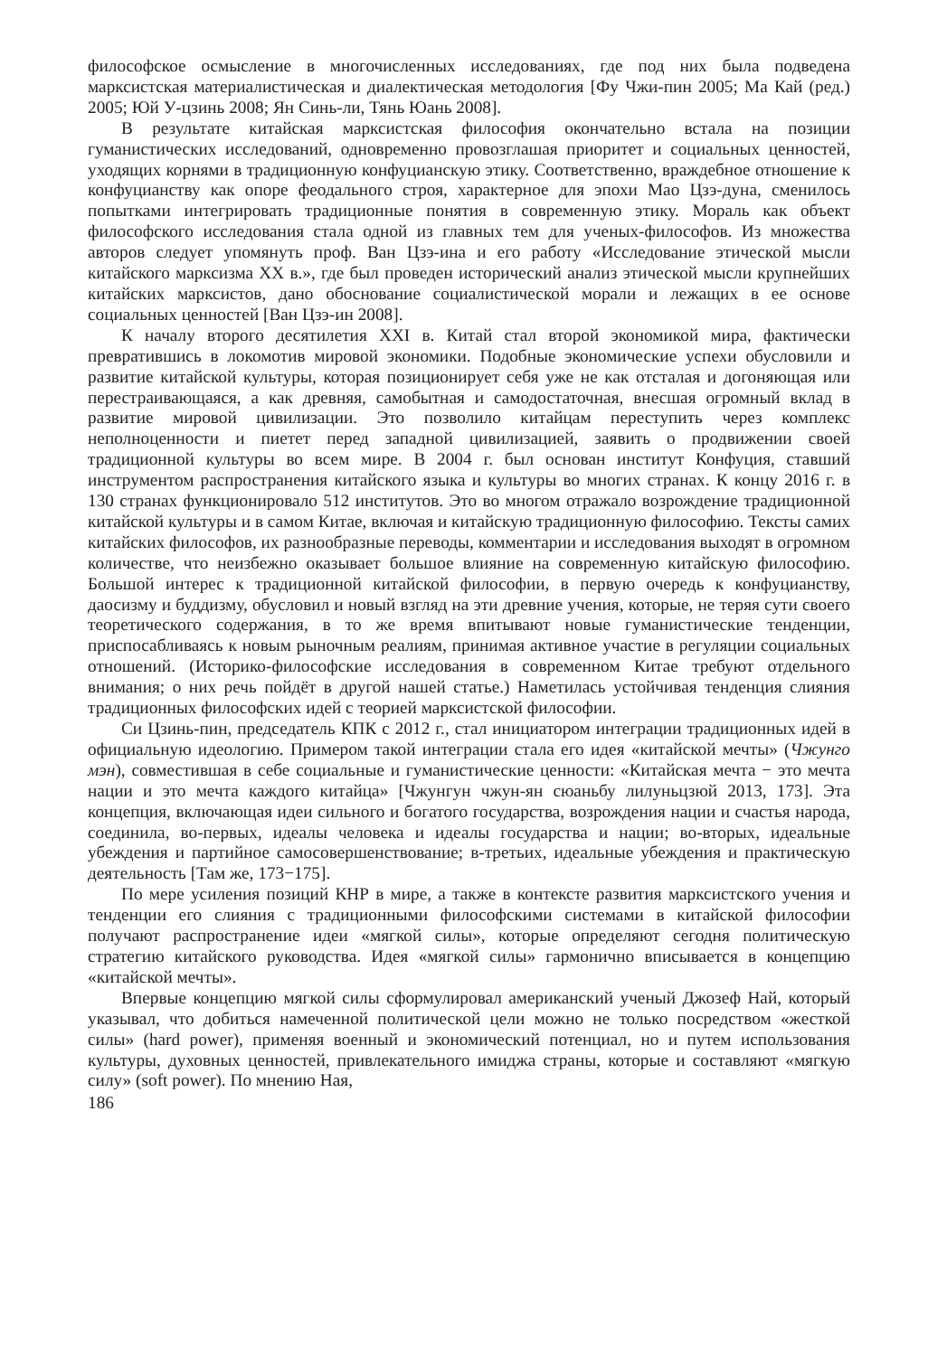философское осмысление в многочисленных исследованиях, где под них была подведена марксистская материалистическая и диалектическая методология [Фу Чжи-пин 2005; Ма Кай (ред.) 2005; Юй У-цзинь 2008; Ян Синь-ли, Тянь Юань 2008].
В результате китайская марксистская философия окончательно встала на позиции гуманистических исследований, одновременно провозглашая приоритет и социальных ценностей, уходящих корнями в традиционную конфуцианскую этику. Соответственно, враждебное отношение к конфуцианству как опоре феодального строя, характерное для эпохи Мао Цзэ-дуна, сменилось попытками интегрировать традиционные понятия в современную этику. Мораль как объект философского исследования стала одной из главных тем для ученых-философов. Из множества авторов следует упомянуть проф. Ван Цзэ-ина и его работу «Исследование этической мысли китайского марксизма XX в.», где был проведен исторический анализ этической мысли крупнейших китайских марксистов, дано обоснование социалистической морали и лежащих в ее основе социальных ценностей [Ван Цзэ-ин 2008].
К началу второго десятилетия XXI в. Китай стал второй экономикой мира, фактически превратившись в локомотив мировой экономики. Подобные экономические успехи обусловили и развитие китайской культуры, которая позиционирует себя уже не как отсталая и догоняющая или перестраивающаяся, а как древняя, самобытная и самодостаточная, внесшая огромный вклад в развитие мировой цивилизации. Это позволило китайцам переступить через комплекс неполноценности и пиетет перед западной цивилизацией, заявить о продвижении своей традиционной культуры во всем мире. В 2004 г. был основан институт Конфуция, ставший инструментом распространения китайского языка и культуры во многих странах. К концу 2016 г. в 130 странах функционировало 512 институтов. Это во многом отражало возрождение традиционной китайской культуры и в самом Китае, включая и китайскую традиционную философию. Тексты самих китайских философов, их разнообразные переводы, комментарии и исследования выходят в огромном количестве, что неизбежно оказывает большое влияние на современную китайскую философию. Большой интерес к традиционной китайской философии, в первую очередь к конфуцианству, даосизму и буддизму, обусловил и новый взгляд на эти древние учения, которые, не теряя сути своего теоретического содержания, в то же время впитывают новые гуманистические тенденции, приспосабливаясь к новым рыночным реалиям, принимая активное участие в регуляции социальных отношений. (Историко-философские исследования в современном Китае требуют отдельного внимания; о них речь пойдёт в другой нашей статье.) Наметилась устойчивая тенденция слияния традиционных философских идей с теорией марксистской философии.
Си Цзинь-пин, председатель КПК с 2012 г., стал инициатором интеграции традиционных идей в официальную идеологию. Примером такой интеграции стала его идея «китайской мечты» (Чжунго мэн), совместившая в себе социальные и гуманистические ценности: «Китайская мечта − это мечта нации и это мечта каждого китайца» [Чжунгун чжун-ян сюаньбу лилуньцзюй 2013, 173]. Эта концепция, включающая идеи сильного и богатого государства, возрождения нации и счастья народа, соединила, во-первых, идеалы человека и идеалы государства и нации; во-вторых, идеальные убеждения и партийное самосовершенствование; в-третьих, идеальные убеждения и практическую деятельность [Там же, 173−175].
По мере усиления позиций КНР в мире, а также в контексте развития марксистского учения и тенденции его слияния с традиционными философскими системами в китайской философии получают распространение идеи «мягкой силы», которые определяют сегодня политическую стратегию китайского руководства. Идея «мягкой силы» гармонично вписывается в концепцию «китайской мечты».
Впервые концепцию мягкой силы сформулировал американский ученый Джозеф Най, который указывал, что добиться намеченной политической цели можно не только посредством «жесткой силы» (hard power), применяя военный и экономический потенциал, но и путем использования культуры, духовных ценностей, привлекательного имиджа страны, которые и составляют «мягкую силу» (soft power). По мнению Ная,
186